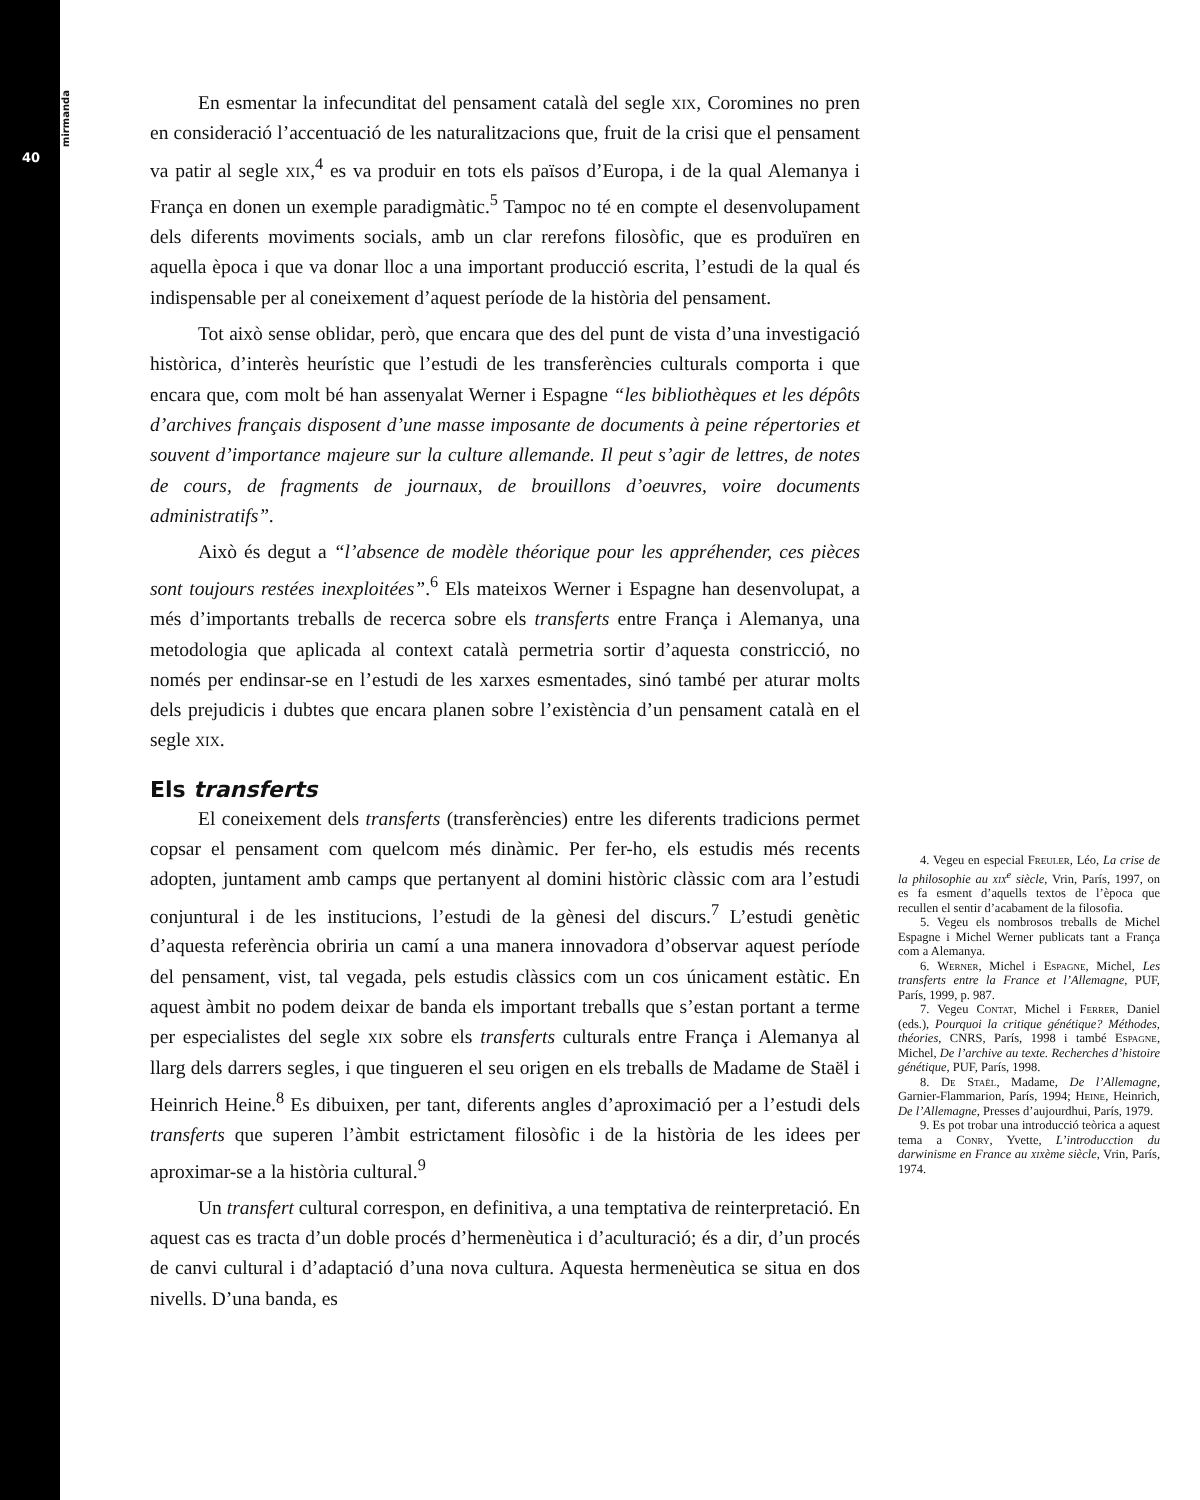40
mirmanda
En esmentar la infecunditat del pensament català del segle xix, Coromines no pren en consideració l’accentuació de les naturalitzacions que, fruit de la crisi que el pensament va patir al segle xix,<sup>4</sup> es va produir en tots els països d’Europa, i de la qual Alemanya i França en donen un exemple paradigmàtic.<sup>5</sup> Tampoc no té en compte el desenvolupament dels diferents moviments socials, amb un clar rerefons filosòfic, que es produïren en aquella època i que va donar lloc a una important producció escrita, l’estudi de la qual és indispensable per al coneixement d’aquest període de la història del pensament.
Tot això sense oblidar, però, que encara que des del punt de vista d’una investigació històrica, d’interès heurístic que l’estudi de les transferències culturals comporta i que encara que, com molt bé han assenyalat Werner i Espagne “les bibliothèques et les dépôts d’archives français disposent d’une masse imposante de documents à peine répertories et souvent d’importance majeure sur la culture allemande. Il peut s’agir de lettres, de notes de cours, de fragments de journaux, de brouillons d’oeuvres, voire documents administratifs”.
Això és degut a “l’absence de modèle théorique pour les appréhender, ces pièces sont toujours restées inexploitées”.<sup>6</sup> Els mateixos Werner i Espagne han desenvolupat, a més d’importants treballs de recerca sobre els transferts entre França i Alemanya, una metodologia que aplicada al context català permetria sortir d’aquesta constricció, no només per endinsar-se en l’estudi de les xarxes esmentades, sinó també per aturar molts dels prejudicis i dubtes que encara planen sobre l’existència d’un pensament català en el segle xix.
Els transferts
El coneixement dels transferts (transferències) entre les diferents tradicions permet copsar el pensament com quelcom més dinàmic. Per fer-ho, els estudis més recents adopten, juntament amb camps que pertanyent al domini històric clàssic com ara l’estudi conjuntural i de les institucions, l’estudi de la gènesi del discurs.<sup>7</sup> L’estudi genètic d’aquesta referència obriria un camí a una manera innovadora d’observar aquest període del pensament, vist, tal vegada, pels estudis clàssics com un cos únicament estàtic. En aquest àmbit no podem deixar de banda els important treballs que s’estan portant a terme per especialistes del segle xix sobre els transferts culturals entre França i Alemanya al llarg dels darrers segles, i que tingueren el seu origen en els treballs de Madame de Staël i Heinrich Heine.<sup>8</sup> Es dibuixen, per tant, diferents angles d’aproximació per a l’estudi dels transferts que superen l’àmbit estrictament filosòfic i de la història de les idees per aproximar-se a la història cultural.<sup>9</sup>
Un transfert cultural correspon, en definitiva, a una temptativa de reinterpretació. En aquest cas es tracta d’un doble procés d’hermenèutica i d’aculturació; és a dir, d’un procés de canvi cultural i d’adaptació d’una nova cultura. Aquesta hermenèutica se situa en dos nivells. D’una banda, es
4. Vegeu en especial Freuler, Léo, La crise de la philosophie au xix<sup>e</sup> siècle, Vrin, París, 1997, on es fa esment d’aquells textos de l’època que recullen el sentir d’acabament de la filosofia.
5. Vegeu els nombrosos treballs de Michel Espagne i Michel Werner publicats tant a França com a Alemanya.
6. Werner, Michel i Espagne, Michel, Les transferts entre la France et l’Allemagne, PUF, París, 1999, p. 987.
7. Vegeu Contat, Michel i Ferrer, Daniel (eds.), Pourquoi la critique génétique? Méthodes, théories, CNRS, París, 1998 i també Espagne, Michel, De l’archive au texte. Recherches d’histoire génétique, PUF, París, 1998.
8. De Staël, Madame, De l’Allemagne, Garnier-Flammarion, París, 1994; Heine, Heinrich, De l’Allemagne, Presses d’aujourdhui, París, 1979.
9. Es pot trobar una introducció teòrica a aquest tema a Conry, Yvette, L’introducction du darwinisme en France au xixème siècle, Vrin, París, 1974.